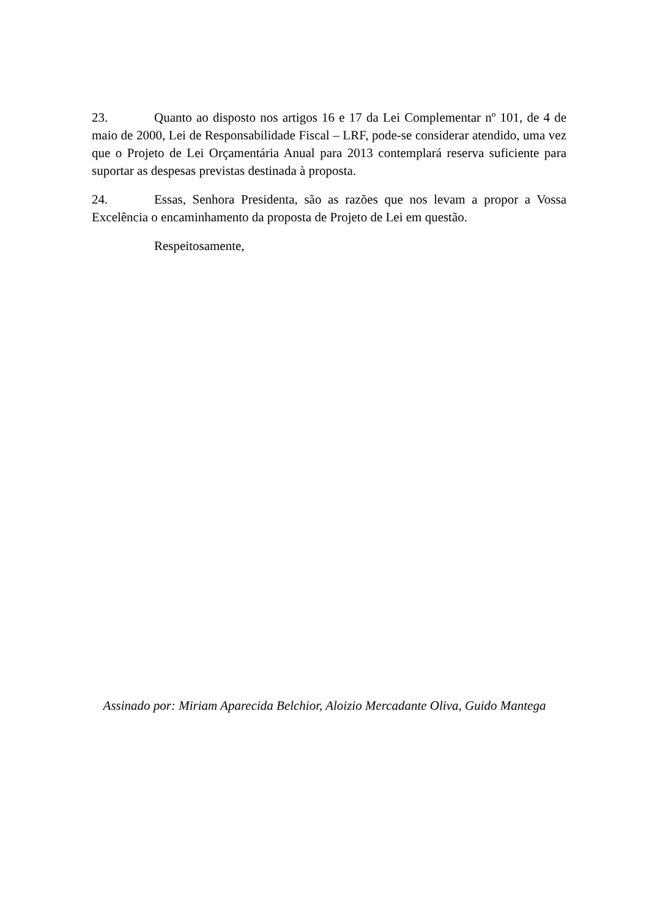23. Quanto ao disposto nos artigos 16 e 17 da Lei Complementar nº 101, de 4 de maio de 2000, Lei de Responsabilidade Fiscal – LRF, pode-se considerar atendido, uma vez que o Projeto de Lei Orçamentária Anual para 2013 contemplará reserva suficiente para suportar as despesas previstas destinada à proposta.
24. Essas, Senhora Presidenta, são as razões que nos levam a propor a Vossa Excelência o encaminhamento da proposta de Projeto de Lei em questão.
Respeitosamente,
Assinado por: Miriam Aparecida Belchior, Aloizio Mercadante Oliva, Guido Mantega